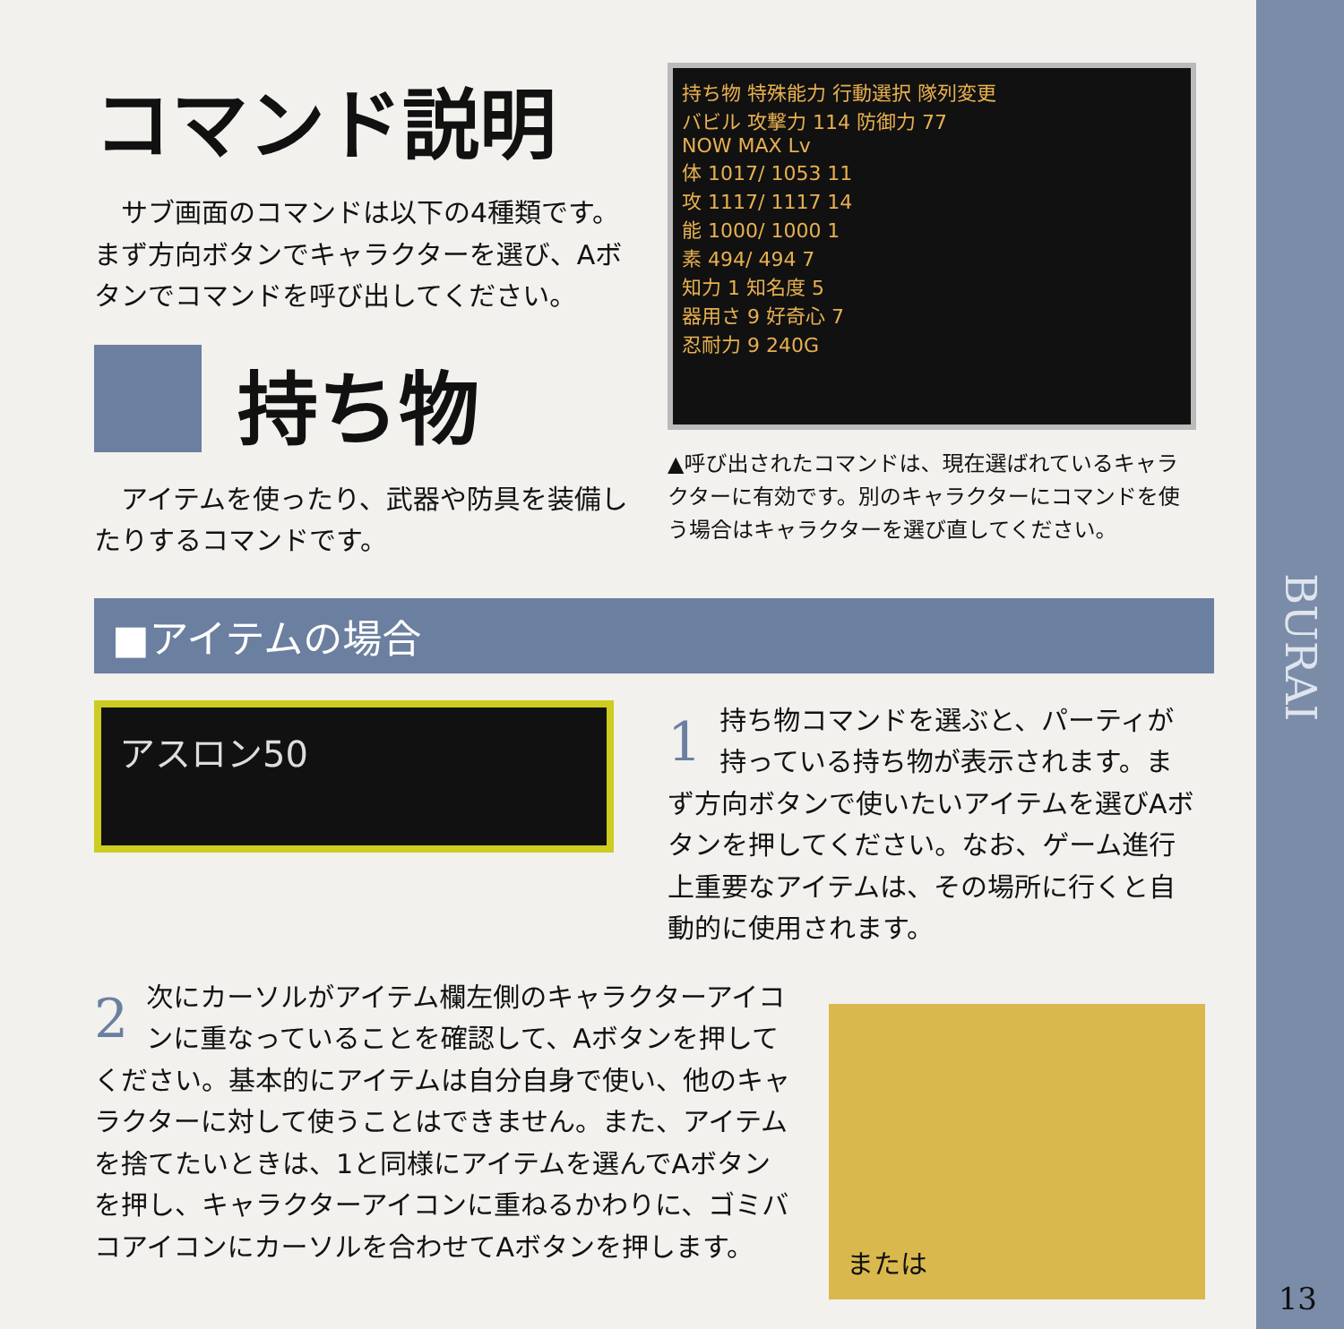BURAI
コマンド説明
　サブ画面のコマンドは以下の4種類です。まず方向ボタンでキャラクターを選び、Aボタンでコマンドを呼び出してください。
持ち物
　アイテムを使ったり、武器や防具を装備したりするコマンドです。
持ち物 特殊能力 行動選択 隊列変更
バビル 攻撃力 114 防御力 77
NOW MAX Lv
体 1017/ 1053 11
攻 1117/ 1117 14
能 1000/ 1000 1
素 494/ 494 7
知力 1 知名度 5
器用さ 9 好奇心 7
忍耐力 9 240G
▲呼び出されたコマンドは、現在選ばれているキャラクターに有効です。別のキャラクターにコマンドを使う場合はキャラクターを選び直してください。
■アイテムの場合
アスロン50
1 持ち物コマンドを選ぶと、パーティが持っている持ち物が表示されます。まず方向ボタンで使いたいアイテムを選びAボタンを押してください。なお、ゲーム進行上重要なアイテムは、その場所に行くと自動的に使用されます。
2 次にカーソルがアイテム欄左側のキャラクターアイコンに重なっていることを確認して、Aボタンを押してください。基本的にアイテムは自分自身で使い、他のキャラクターに対して使うことはできません。また、アイテムを捨てたいときは、1と同様にアイテムを選んでAボタンを押し、キャラクターアイコンに重ねるかわりに、ゴミバコアイコンにカーソルを合わせてAボタンを押します。
または
13